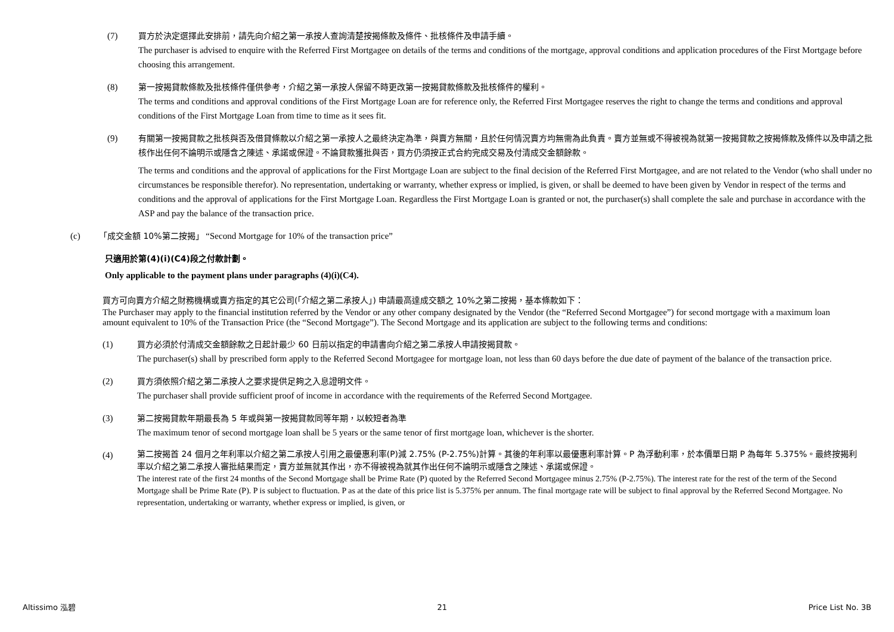(7) 買方於決定選擇此安排前，請先向介紹之第一承按人查詢清楚按揭條款及條件、批核條件及申請手續。
The purchaser is advised to enquire with the Referred First Mortgagee on details of the terms and conditions of the mortgage, approval conditions and application procedures of the First Mortgage before choosing this arrangement.
(8) 第一按揭貸款條款及批核條件僅供參考，介紹之第一承按人保留不時更改第一按揭貸款條款及批核條件的權利。
The terms and conditions and approval conditions of the First Mortgage Loan are for reference only, the Referred First Mortgagee reserves the right to change the terms and conditions and approval conditions of the First Mortgage Loan from time to time as it sees fit.
(9) 有關第一按揭貸款之批核與否及借貸條款以介紹之第一承按人之最終決定為準，與賣方無關，且於任何情況賣方均無需為此負責。賣方並無或不得被視為就第一按揭貸款之按揭條款及條件以及申請之批核作出任何不論明示或隱含之陳述、承諾或保證。不論貸款獲批與否，買方仍須按正式合約完成交易及付清成交金額餘款。
The terms and conditions and the approval of applications for the First Mortgage Loan are subject to the final decision of the Referred First Mortgagee, and are not related to the Vendor (who shall under no circumstances be responsible therefor). No representation, undertaking or warranty, whether express or implied, is given, or shall be deemed to have been given by Vendor in respect of the terms and conditions and the approval of applications for the First Mortgage Loan. Regardless the First Mortgage Loan is granted or not, the purchaser(s) shall complete the sale and purchase in accordance with the ASP and pay the balance of the transaction price.
(c) 「成交金額 10%第二按揭」 “Second Mortgage for 10% of the transaction price”
只適用於第(4)(i)(C4)段之付款計劃。
Only applicable to the payment plans under paragraphs (4)(i)(C4).
買方可向賣方介紹之財務機構或賣方指定的其它公司(「介紹之第二承按人」) 申請最高達成交額之 10%之第二按揭，基本條款如下：
The Purchaser may apply to the financial institution referred by the Vendor or any other company designated by the Vendor (the “Referred Second Mortgagee”) for second mortgage with a maximum loan amount equivalent to 10% of the Transaction Price (the “Second Mortgage”). The Second Mortgage and its application are subject to the following terms and conditions:
(1) 買方必須於付清成交金額餘款之日起計最少 60 日前以指定的申請書向介紹之第二承按人申請按揭貸款。
The purchaser(s) shall by prescribed form apply to the Referred Second Mortgagee for mortgage loan, not less than 60 days before the due date of payment of the balance of the transaction price.
(2) 買方須依照介紹之第二承按人之要求提供足夠之入息證明文件。
The purchaser shall provide sufficient proof of income in accordance with the requirements of the Referred Second Mortgagee.
(3) 第二按揭貸款年期最長為 5 年或與第一按揭貸款同等年期，以較短者為準
The maximum tenor of second mortgage loan shall be 5 years or the same tenor of first mortgage loan, whichever is the shorter.
(4)
第二按揭首 24 個月之年利率以介紹之第二承按人引用之最優惠利率(P)減 2.75% (P-2.75%)計算。其後的年利率以最優惠利率計算。P 為浮動利率，於本價單日期 P 為每年 5.375%。最終按揭利率以介紹之第二承按人審批結果而定，賣方並無就其作出，亦不得被視為就其作出任何不論明示或隱含之陳述、承諾或保證。
The interest rate of the first 24 months of the Second Mortgage shall be Prime Rate (P) quoted by the Referred Second Mortgagee minus 2.75% (P-2.75%). The interest rate for the rest of the term of the Second Mortgage shall be Prime Rate (P). P is subject to fluctuation. P as at the date of this price list is 5.375% per annum. The final mortgage rate will be subject to final approval by the Referred Second Mortgagee. No representation, undertaking or warranty, whether express or implied, is given, or
Altissimo 泓碧 21 Price List No. 3B